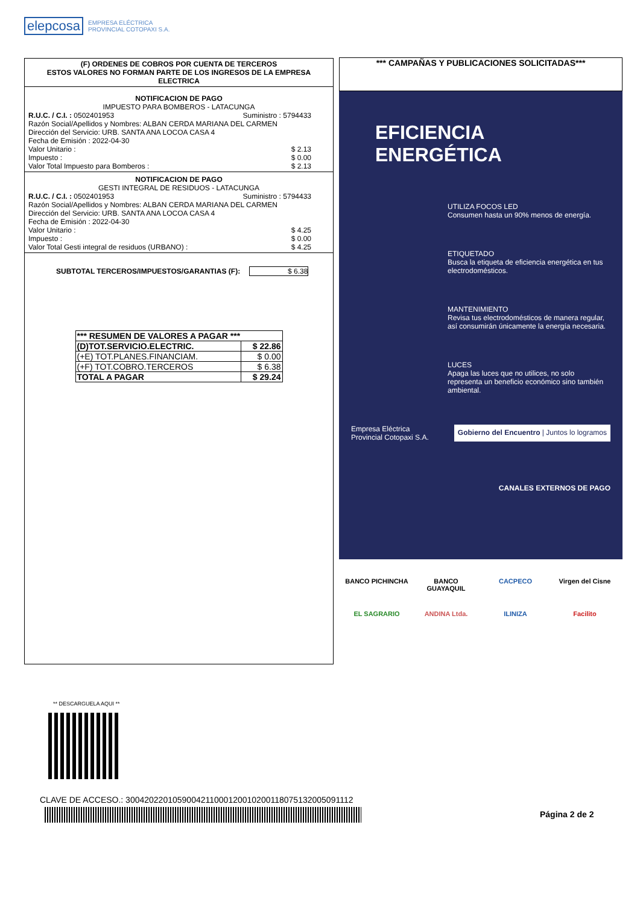elepcosa EMPRESA ELÉCTRICA
PROVINCIAL COTOPAXI S.A.
(F) ORDENES DE COBROS POR CUENTA DE TERCEROS
ESTOS VALORES NO FORMAN PARTE DE LOS INGRESOS DE LA EMPRESA ELECTRICA
NOTIFICACION DE PAGO
IMPUESTO PARA BOMBEROS - LATACUNGA
R.U.C. / C.I. : 0502401953 Suministro : 5794433
Razón Social/Apellidos y Nombres: ALBAN CERDA MARIANA DEL CARMEN
Dirección del Servicio: URB. SANTA ANA LOCOA CASA 4
Fecha de Emisión : 2022-04-30
Valor Unitario : $ 2.13
Impuesto : $ 0.00
Valor Total Impuesto para Bomberos : $ 2.13
NOTIFICACION DE PAGO
GESTI INTEGRAL DE RESIDUOS - LATACUNGA
R.U.C. / C.I. : 0502401953 Suministro : 5794433
Razón Social/Apellidos y Nombres: ALBAN CERDA MARIANA DEL CARMEN
Dirección del Servicio: URB. SANTA ANA LOCOA CASA 4
Fecha de Emisión : 2022-04-30
Valor Unitario : $ 4.25
Impuesto : $ 0.00
Valor Total Gesti integral de residuos (URBANO) : $ 4.25
SUBTOTAL TERCEROS/IMPUESTOS/GARANTIAS (F): $ 6.38
| *** RESUMEN DE VALORES A PAGAR *** | |
| (D)TOT.SERVICIO.ELECTRIC. | $ 22.86 |
| (+E) TOT.PLANES.FINANCIAM. | $ 0.00 |
| (+F) TOT.COBRO.TERCEROS | $ 6.38 |
| TOTAL A PAGAR | $ 29.24 |
*** CAMPAÑAS Y PUBLICACIONES SOLICITADAS***
EFICIENCIA
ENERGÉTICA
UTILIZA FOCOS LED
Consumen hasta un 90% menos de energía.
ETIQUETADO
Busca la etiqueta de eficiencia energética en tus electrodomésticos.
MANTENIMIENTO
Revisa tus electrodomésticos de manera regular, así consumirán únicamente la energía necesaria.
LUCES
Apaga las luces que no utilices, no solo representa un beneficio económico sino también ambiental.
Empresa Eléctrica
Provincial Cotopaxi S.A. Gobierno del Encuentro | Juntos lo logramos
CANALES EXTERNOS DE PAGO
BANCO PICHINCHA BANCO GUAYAQUIL CACPECO Virgen del Cisne EL SAGRARIO ANDINA Ltda. ILINIZA Facilito
** DESCARGUELA AQUI **
CLAVE DE ACCESO.: 3004202201059004211000120010200118075132005091112
Página 2 de 2